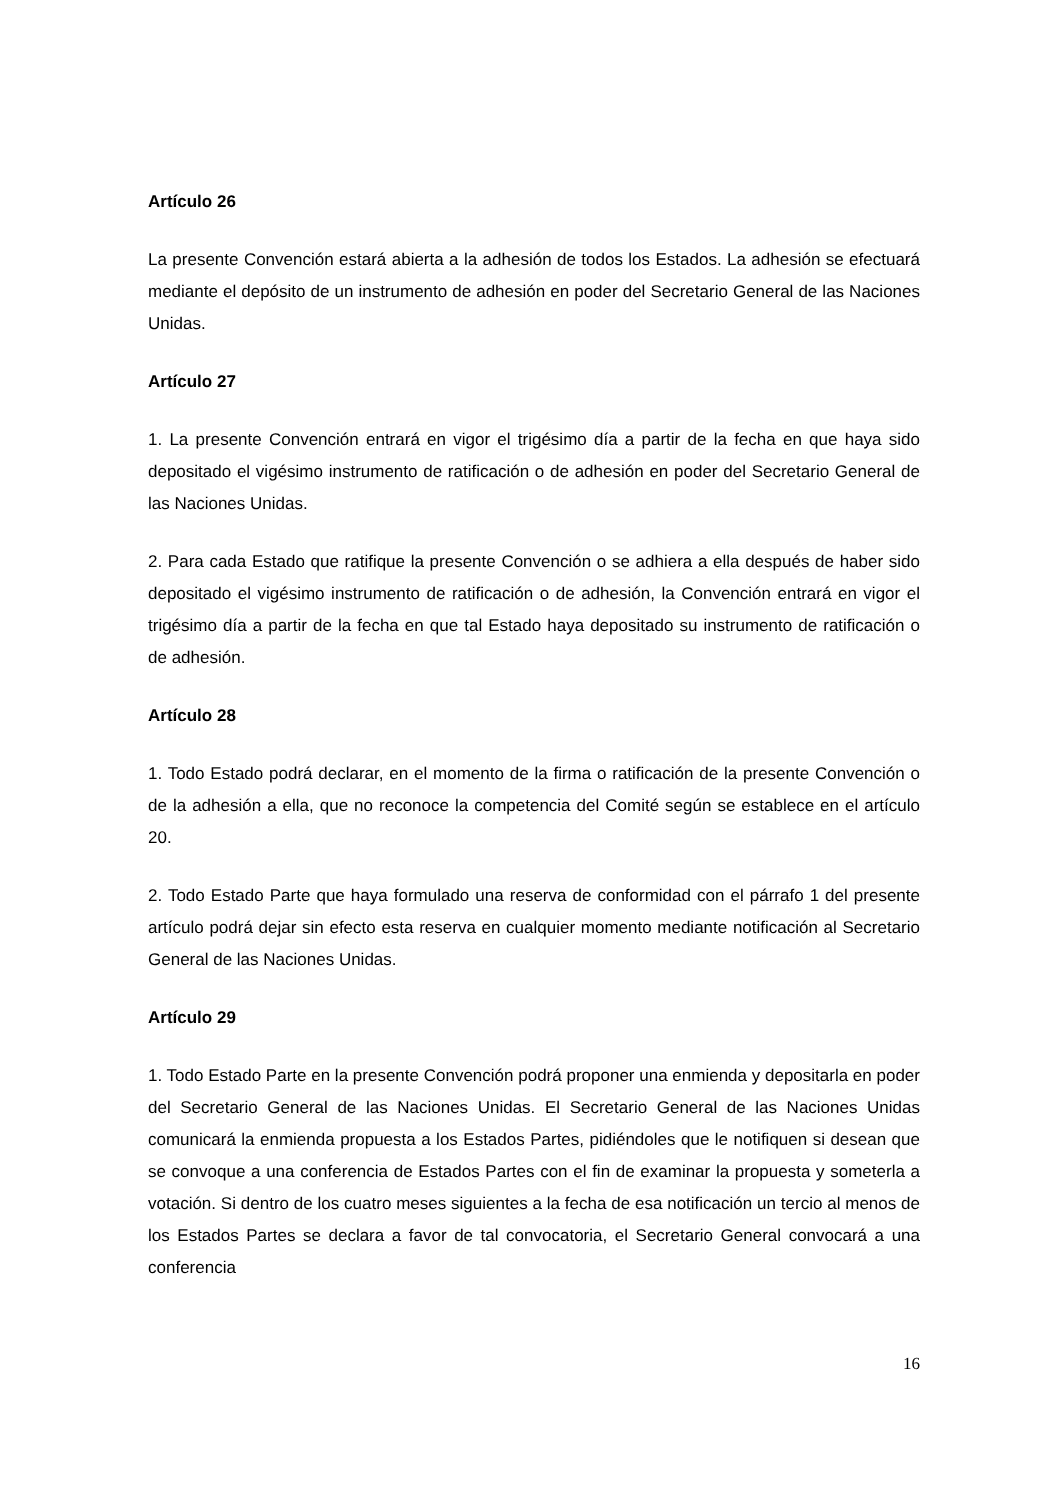Artículo 26
La presente Convención estará abierta a la adhesión de todos los Estados. La adhesión se efectuará mediante el depósito de un instrumento de adhesión en poder del Secretario General de las Naciones Unidas.
Artículo 27
1. La presente Convención entrará en vigor el trigésimo día a partir de la fecha en que haya sido depositado el vigésimo instrumento de ratificación o de adhesión en poder del Secretario General de las Naciones Unidas.
2. Para cada Estado que ratifique la presente Convención o se adhiera a ella después de haber sido depositado el vigésimo instrumento de ratificación o de adhesión, la Convención entrará en vigor el trigésimo día a partir de la fecha en que tal Estado haya depositado su instrumento de ratificación o de adhesión.
Artículo 28
1. Todo Estado podrá declarar, en el momento de la firma o ratificación de la presente Convención o de la adhesión a ella, que no reconoce la competencia del Comité según se establece en el artículo 20.
2. Todo Estado Parte que haya formulado una reserva de conformidad con el párrafo 1 del presente artículo podrá dejar sin efecto esta reserva en cualquier momento mediante notificación al Secretario General de las Naciones Unidas.
Artículo 29
1. Todo Estado Parte en la presente Convención podrá proponer una enmienda y depositarla en poder del Secretario General de las Naciones Unidas. El Secretario General de las Naciones Unidas comunicará la enmienda propuesta a los Estados Partes, pidiéndoles que le notifiquen si desean que se convoque a una conferencia de Estados Partes con el fin de examinar la propuesta y someterla a votación. Si dentro de los cuatro meses siguientes a la fecha de esa notificación un tercio al menos de los Estados Partes se declara a favor de tal convocatoria, el Secretario General convocará a una conferencia
16